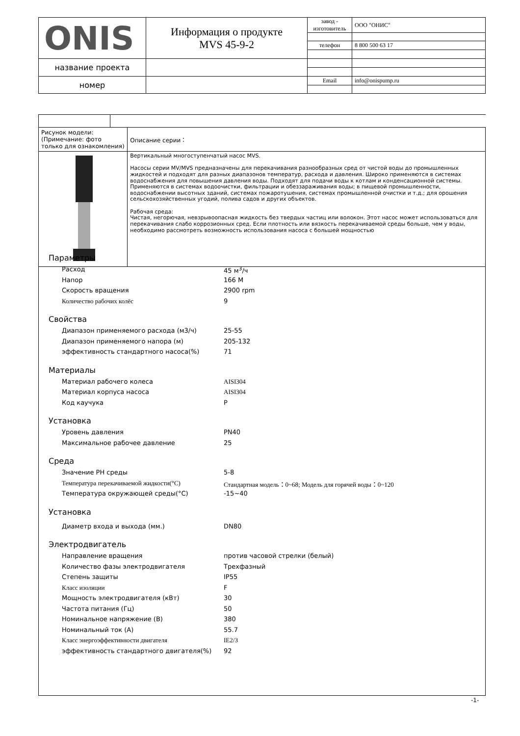| ONIS | Информация о продукте MVS 45-9-2 | завод - изготовитель | ООО "ОНИС" |
| | | телефон | 8 800 500 63 17 |
| название проекта | | | |
| номер | | Email | info@onispump.ru |
| Рисунок модели: (Примечание: фото только для ознакомления) | | Описание серии： |
| | | Вертикальный многоступенчатый насос MVS. Насосы серии MV/MVS предназначены для перекачивания разнообразных сред от чистой воды до промышленных жидкостей и подходят для разных диапазонов температур, расхода и давления. Широко применяются в системах водоснабжения для повышения давления воды. Подходят для подачи воды к котлам и конденсационной системы. Применяются в системах водоочистки, фильтрации и обеззараживания воды; в пищевой промышленности, водоснабжении высотных зданий, системах пожаротушения, системах промышленной очистки и т.д.; для орошения сельскохозяйственных угодий, полива садов и других объектов. Рабочая среда: Чистая, негорючая, невзрывоопасная жидкость без твердых частиц или волокон. Этот насос может использоваться для перекачивания слабо коррозионных сред. Если плотность или вязкость перекачиваемой среды больше, чем у воды, необходимо рассмотреть возможность использования насоса с большей мощностью |
Параметры
Расход 45 м<sup>3</sup>/ч
Напор 166 M
Скорость вращения 2900 rpm
Количество рабочих колёс 9
Свойства
Диапазон применяемого расхода (м3/ч) 25-55
Диапазон применяемого напора (м) 205-132
эффективность стандартного насоса(%) 71
Материалы
Материал рабочего колеса AISI304
Материал корпуса насоса AISI304
Код каучука P
Установка
Уровень давления PN40
Максимальное рабочее давление 25
Среда
Значение PH среды 5-8
Температура перекачиваемой жидкости(°C) Стандартная модель：0~68; Модель для горячей воды：0~120
Температура окружающей среды(°C) -15~40
Установка
Диаметр входа и выхода (мм.) DN80
Электродвигатель
Направление вращения против часовой стрелки (белый)
Количество фазы электродвигателя Трехфазный
Степень защиты IP55
Класс изоляции F
Мощность электродвигателя (кВт) 30
Частота питания (Гц) 50
Номинальное напряжение (В) 380
Номинальный ток (А) 55.7
Класс энергоэффективности двигателя IE2/3
эффективность стандартного двигателя(%) 92
-1-